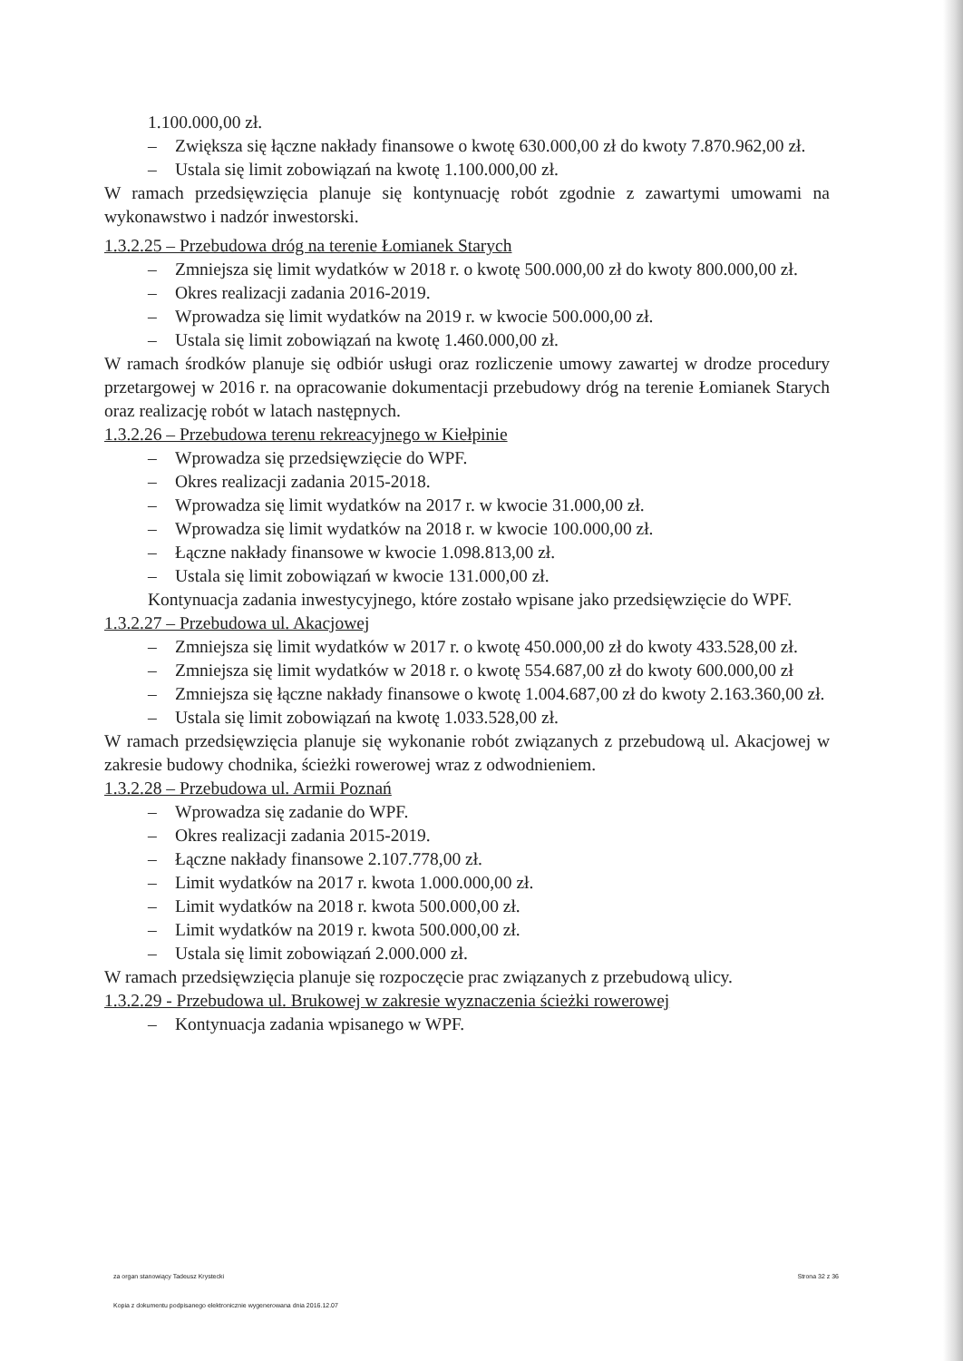1.100.000,00 zł.
– Zwiększa się łączne nakłady finansowe o kwotę 630.000,00 zł do kwoty 7.870.962,00 zł.
– Ustala się limit zobowiązań na kwotę 1.100.000,00 zł.
W ramach przedsięwzięcia planuje się kontynuację robót zgodnie z zawartymi umowami na wykonawstwo i nadzór inwestorski.
1.3.2.25 – Przebudowa dróg na terenie Łomianek Starych
– Zmniejsza się limit wydatków w 2018 r. o kwotę 500.000,00 zł do kwoty 800.000,00 zł.
– Okres realizacji zadania 2016-2019.
– Wprowadza się limit wydatków na 2019 r. w kwocie 500.000,00 zł.
– Ustala się limit zobowiązań na kwotę 1.460.000,00 zł.
W ramach środków planuje się odbiór usługi oraz rozliczenie umowy zawartej w drodze procedury przetargowej w 2016 r. na opracowanie dokumentacji przebudowy dróg na terenie Łomianek Starych oraz realizację robót w latach następnych.
1.3.2.26 – Przebudowa terenu rekreacyjnego w Kiełpinie
– Wprowadza się przedsięwzięcie do WPF.
– Okres realizacji zadania 2015-2018.
– Wprowadza się limit wydatków na 2017 r. w kwocie 31.000,00 zł.
– Wprowadza się limit wydatków na 2018 r. w kwocie 100.000,00 zł.
– Łączne nakłady finansowe w kwocie 1.098.813,00 zł.
– Ustala się limit zobowiązań w kwocie 131.000,00 zł.
Kontynuacja zadania inwestycyjnego, które zostało wpisane jako przedsięwzięcie do WPF.
1.3.2.27 – Przebudowa ul. Akacjowej
– Zmniejsza się limit wydatków w 2017 r. o kwotę 450.000,00 zł do kwoty 433.528,00 zł.
– Zmniejsza się limit wydatków w 2018 r. o kwotę 554.687,00 zł do kwoty 600.000,00 zł
– Zmniejsza się łączne nakłady finansowe o kwotę 1.004.687,00 zł do kwoty 2.163.360,00 zł.
– Ustala się limit zobowiązań na kwotę 1.033.528,00 zł.
W ramach przedsięwzięcia planuje się wykonanie robót związanych z przebudową ul. Akacjowej w zakresie budowy chodnika, ścieżki rowerowej wraz z odwodnieniem.
1.3.2.28 – Przebudowa ul. Armii Poznań
– Wprowadza się zadanie do WPF.
– Okres realizacji zadania 2015-2019.
– Łączne nakłady finansowe 2.107.778,00 zł.
– Limit wydatków na 2017 r. kwota 1.000.000,00 zł.
– Limit wydatków na 2018 r. kwota 500.000,00 zł.
– Limit wydatków na 2019 r. kwota 500.000,00 zł.
– Ustala się limit zobowiązań 2.000.000 zł.
W ramach przedsięwzięcia planuje się rozpoczęcie prac związanych z przebudową ulicy.
1.3.2.29 - Przebudowa ul. Brukowej w zakresie wyznaczenia ścieżki rowerowej
– Kontynuacja zadania wpisanego w WPF.
za organ stanowiący Tadeusz Krystecki Strona 32 z 36
Kopia z dokumentu podpisanego elektronicznie wygenerowana dnia 2016.12.07